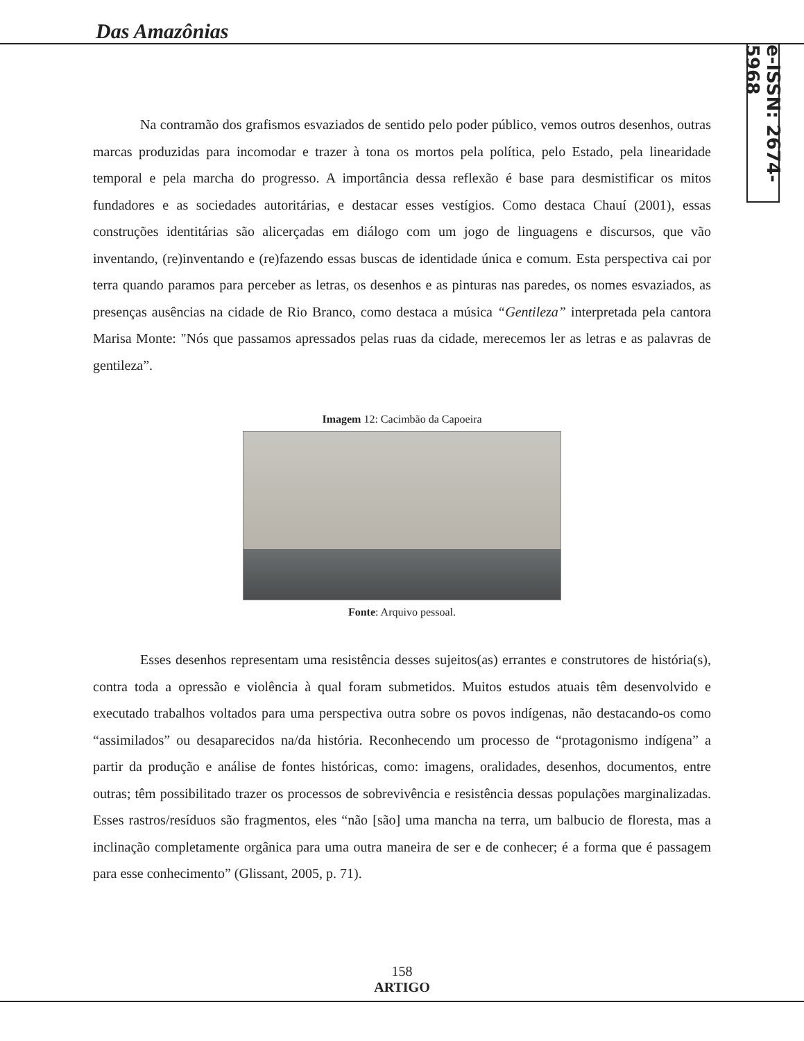Das Amazônias
e-ISSN: 2674-5968
Na contramão dos grafismos esvaziados de sentido pelo poder público, vemos outros desenhos, outras marcas produzidas para incomodar e trazer à tona os mortos pela política, pelo Estado, pela linearidade temporal e pela marcha do progresso. A importância dessa reflexão é base para desmistificar os mitos fundadores e as sociedades autoritárias, e destacar esses vestígios. Como destaca Chauí (2001), essas construções identitárias são alicerçadas em diálogo com um jogo de linguagens e discursos, que vão inventando, (re)inventando e (re)fazendo essas buscas de identidade única e comum. Esta perspectiva cai por terra quando paramos para perceber as letras, os desenhos e as pinturas nas paredes, os nomes esvaziados, as presenças ausências na cidade de Rio Branco, como destaca a música “Gentileza” interpretada pela cantora Marisa Monte: "Nós que passamos apressados pelas ruas da cidade, merecemos ler as letras e as palavras de gentileza”.
Imagem 12: Cacimbão da Capoeira
Fonte: Arquivo pessoal.
Esses desenhos representam uma resistência desses sujeitos(as) errantes e construtores de história(s), contra toda a opressão e violência à qual foram submetidos. Muitos estudos atuais têm desenvolvido e executado trabalhos voltados para uma perspectiva outra sobre os povos indígenas, não destacando-os como “assimilados” ou desaparecidos na/da história. Reconhecendo um processo de “protagonismo indígena” a partir da produção e análise de fontes históricas, como: imagens, oralidades, desenhos, documentos, entre outras; têm possibilitado trazer os processos de sobrevivência e resistência dessas populações marginalizadas. Esses rastros/resíduos são fragmentos, eles “não [são] uma mancha na terra, um balbucio de floresta, mas a inclinação completamente orgânica para uma outra maneira de ser e de conhecer; é a forma que é passagem para esse conhecimento” (Glissant, 2005, p. 71).
158
ARTIGO